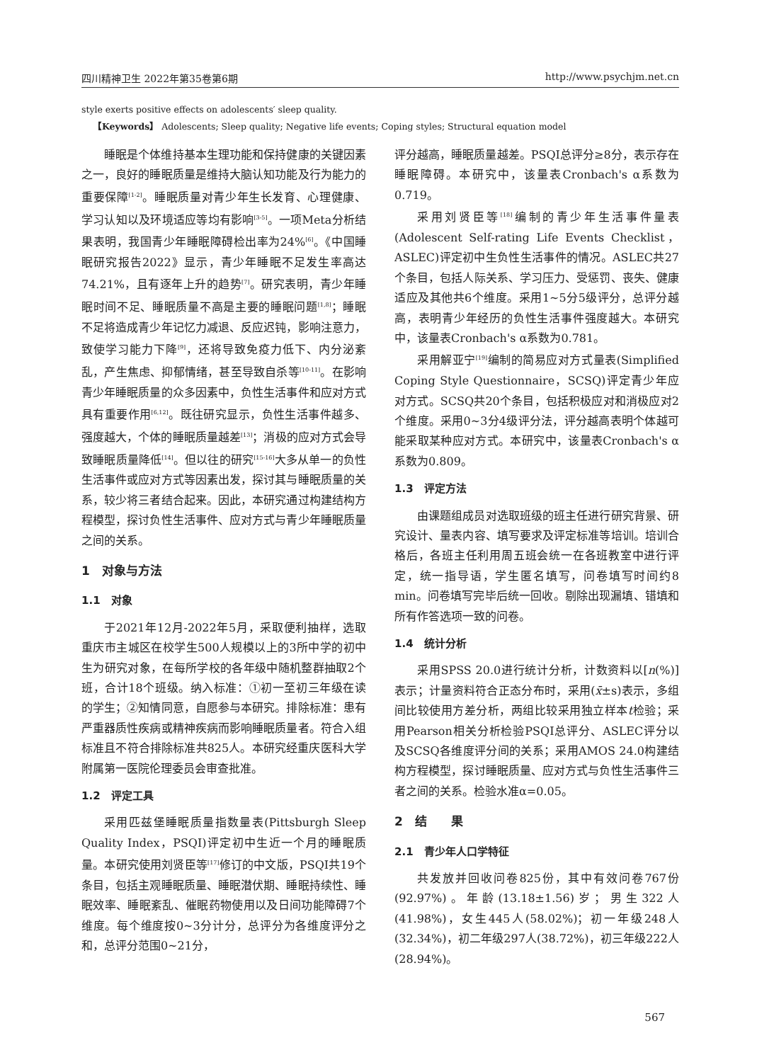四川精神卫生 2022年第35卷第6期 http://www.psychjm.net.cn
style exerts positive effects on adolescents′ sleep quality.
【Keywords】 Adolescents; Sleep quality; Negative life events; Coping styles; Structural equation model
睡眠是个体维持基本生理功能和保持健康的关键因素之一，良好的睡眠质量是维持大脑认知功能及行为能力的重要保障<sup>[1-2]</sup>。睡眠质量对青少年生长发育、心理健康、学习认知以及环境适应等均有影响<sup>[3-5]</sup>。一项Meta分析结果表明，我国青少年睡眠障碍检出率为24%<sup>[6]</sup>。《中国睡眠研究报告2022》显示，青少年睡眠不足发生率高达74.21%，且有逐年上升的趋势<sup>[7]</sup>。研究表明，青少年睡眠时间不足、睡眠质量不高是主要的睡眠问题<sup>[1,8]</sup>；睡眠不足将造成青少年记忆力减退、反应迟钝，影响注意力，致使学习能力下降<sup>[9]</sup>，还将导致免疫力低下、内分泌紊乱，产生焦虑、抑郁情绪，甚至导致自杀等<sup>[10-11]</sup>。在影响青少年睡眠质量的众多因素中，负性生活事件和应对方式具有重要作用<sup>[6,12]</sup>。既往研究显示，负性生活事件越多、强度越大，个体的睡眠质量越差<sup>[13]</sup>；消极的应对方式会导致睡眠质量降低<sup>[14]</sup>。但以往的研究<sup>[15-16]</sup>大多从单一的负性生活事件或应对方式等因素出发，探讨其与睡眠质量的关系，较少将三者结合起来。因此，本研究通过构建结构方程模型，探讨负性生活事件、应对方式与青少年睡眠质量之间的关系。
1　对象与方法
1.1　对象
于2021年12月-2022年5月，采取便利抽样，选取重庆市主城区在校学生500人规模以上的3所中学的初中生为研究对象，在每所学校的各年级中随机整群抽取2个班，合计18个班级。纳入标准：①初一至初三年级在读的学生；②知情同意，自愿参与本研究。排除标准：患有严重器质性疾病或精神疾病而影响睡眠质量者。符合入组标准且不符合排除标准共825人。本研究经重庆医科大学附属第一医院伦理委员会审查批准。
1.2　评定工具
采用匹兹堡睡眠质量指数量表(Pittsburgh Sleep Quality Index，PSQI)评定初中生近一个月的睡眠质量。本研究使用刘贤臣等<sup>[17]</sup>修订的中文版，PSQI共19个条目，包括主观睡眠质量、睡眠潜伏期、睡眠持续性、睡眠效率、睡眠紊乱、催眠药物使用以及日间功能障碍7个维度。每个维度按0~3分计分，总评分为各维度评分之和，总评分范围0~21分，
评分越高，睡眠质量越差。PSQI总评分≥8分，表示存在睡眠障碍。本研究中，该量表Cronbach's α系数为0.719。
采用刘贤臣等<sup>[18]</sup>编制的青少年生活事件量表(Adolescent Self-rating Life Events Checklist，ASLEC)评定初中生负性生活事件的情况。ASLEC共27个条目，包括人际关系、学习压力、受惩罚、丧失、健康适应及其他共6个维度。采用1~5分5级评分，总评分越高，表明青少年经历的负性生活事件强度越大。本研究中，该量表Cronbach's α系数为0.781。
采用解亚宁<sup>[19]</sup>编制的简易应对方式量表(Simplified Coping Style Questionnaire，SCSQ)评定青少年应对方式。SCSQ共20个条目，包括积极应对和消极应对2个维度。采用0~3分4级评分法，评分越高表明个体越可能采取某种应对方式。本研究中，该量表Cronbach's α系数为0.809。
1.3　评定方法
由课题组成员对选取班级的班主任进行研究背景、研究设计、量表内容、填写要求及评定标准等培训。培训合格后，各班主任利用周五班会统一在各班教室中进行评定，统一指导语，学生匿名填写，问卷填写时间约8 min。问卷填写完毕后统一回收。剔除出现漏填、错填和所有作答选项一致的问卷。
1.4　统计分析
采用SPSS 20.0进行统计分析，计数资料以[n(%)]表示；计量资料符合正态分布时，采用(x̄±s)表示，多组间比较使用方差分析，两组比较采用独立样本t检验；采用Pearson相关分析检验PSQI总评分、ASLEC评分以及SCSQ各维度评分间的关系；采用AMOS 24.0构建结构方程模型，探讨睡眠质量、应对方式与负性生活事件三者之间的关系。检验水准α=0.05。
2　结　　果
2.1　青少年人口学特征
共发放并回收问卷825份，其中有效问卷767份(92.97%)。年龄(13.18±1.56)岁；男生322人(41.98%)，女生445人(58.02%)；初一年级248人(32.34%)，初二年级297人(38.72%)，初三年级222人(28.94%)。
567